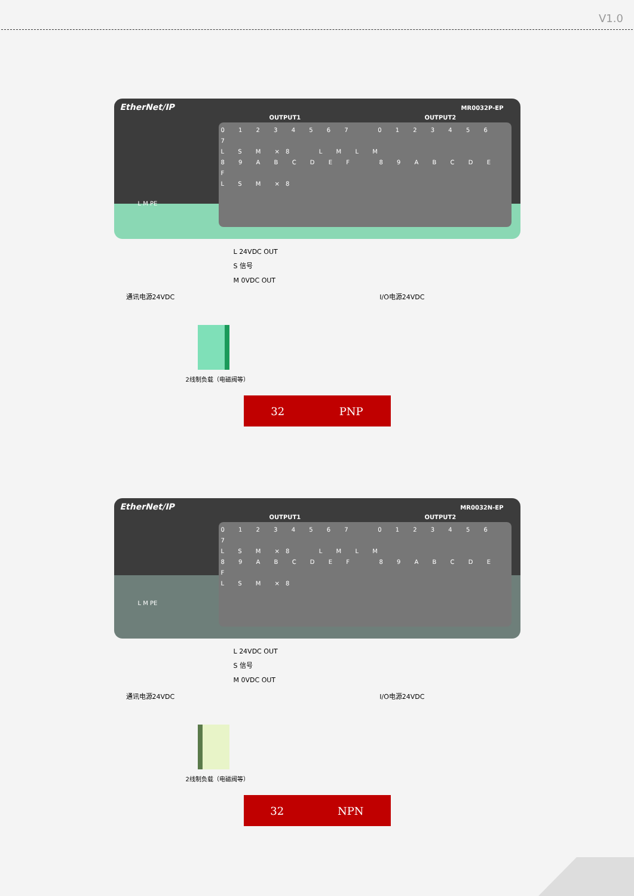V1.0
EtherNet/IP
MR0032P-EP
OUTPUT1 OUTPUT2
0 1 2 3 4 5 6 7 0 1 2 3 4 5 6 7
L S M ×8 L M L M
8 9 A B C D E F 8 9 A B C D E F
L S M ×8
L M PE
L 24VDC OUT
S 信号
M 0VDC OUT
通讯电源24VDC I/O电源24VDC
2线制负载（电磁阀等）
32 PNP
EtherNet/IP
MR0032N-EP
OUTPUT1 OUTPUT2
0 1 2 3 4 5 6 7 0 1 2 3 4 5 6 7
L S M ×8 L M L M
8 9 A B C D E F 8 9 A B C D E F
L S M ×8
L M PE
L 24VDC OUT
S 信号
M 0VDC OUT
通讯电源24VDC I/O电源24VDC
2线制负载（电磁阀等）
32 NPN